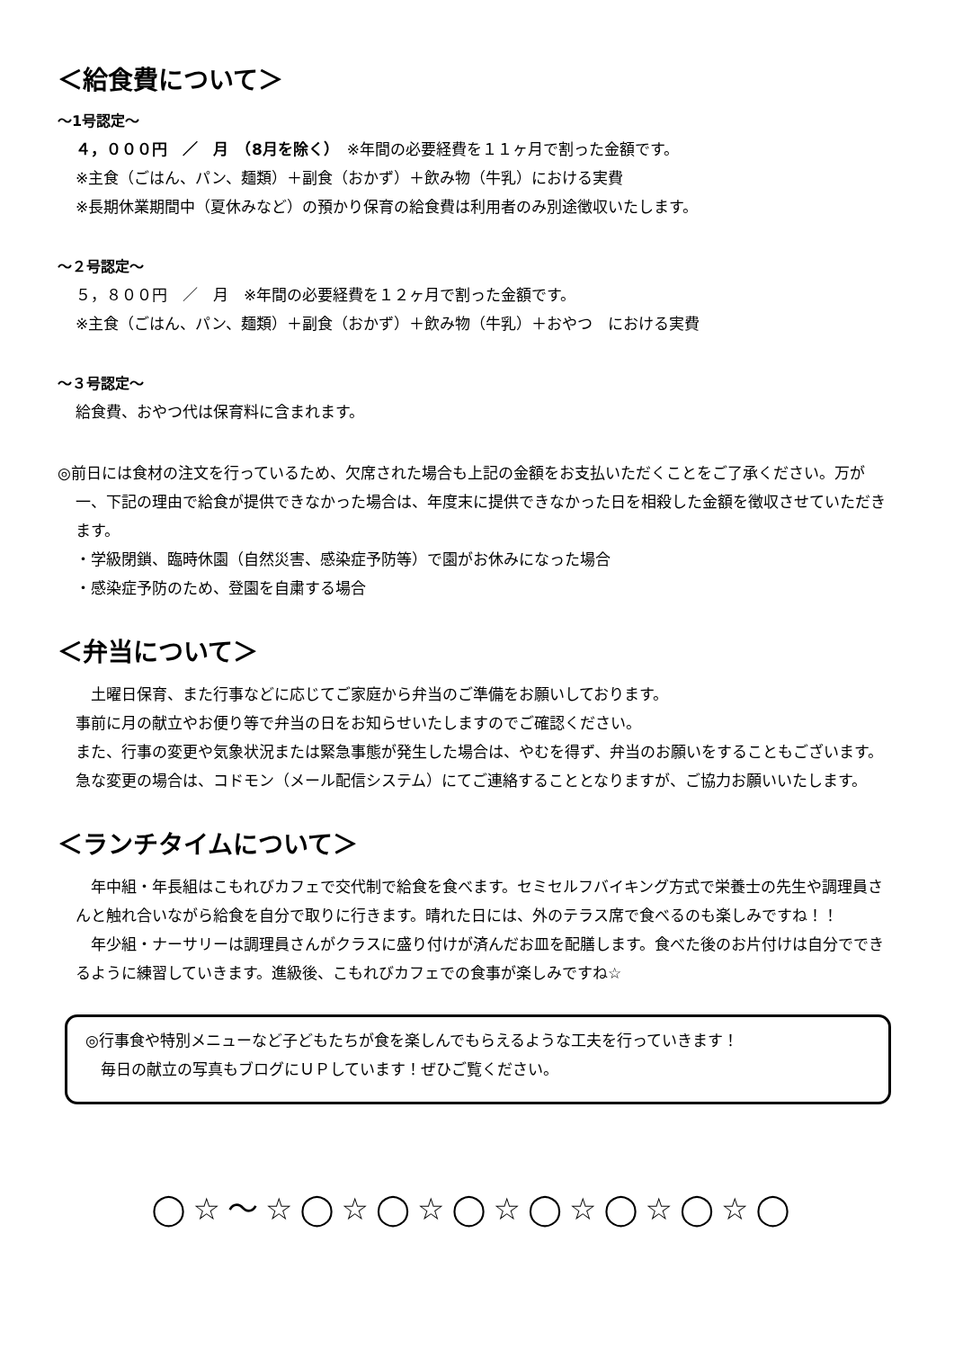＜給食費について＞
～1号認定～
４，０００円　／　月　（8月を除く）　※年間の必要経費を１１ヶ月で割った金額です。
※主食（ごはん、パン、麺類）＋副食（おかず）＋飲み物（牛乳）における実費
※長期休業期間中（夏休みなど）の預かり保育の給食費は利用者のみ別途徴収いたします。
～２号認定～
５，８００円　／　月　※年間の必要経費を１２ヶ月で割った金額です。
※主食（ごはん、パン、麺類）＋副食（おかず）＋飲み物（牛乳）＋おやつ　における実費
～３号認定～
給食費、おやつ代は保育料に含まれます。
◎前日には食材の注文を行っているため、欠席された場合も上記の金額をお支払いただくことをご了承ください。万が一、下記の理由で給食が提供できなかった場合は、年度末に提供できなかった日を相殺した金額を徴収させていただきます。
・学級閉鎖、臨時休園（自然災害、感染症予防等）で園がお休みになった場合
・感染症予防のため、登園を自粛する場合
＜弁当について＞
　土曜日保育、また行事などに応じてご家庭から弁当のご準備をお願いしております。
事前に月の献立やお便り等で弁当の日をお知らせいたしますのでご確認ください。
また、行事の変更や気象状況または緊急事態が発生した場合は、やむを得ず、弁当のお願いをすることもございます。急な変更の場合は、コドモン（メール配信システム）にてご連絡することとなりますが、ご協力お願いいたします。
＜ランチタイムについて＞
　年中組・年長組はこもれびカフェで交代制で給食を食べます。セミセルフバイキング方式で栄養士の先生や調理員さんと触れ合いながら給食を自分で取りに行きます。晴れた日には、外のテラス席で食べるのも楽しみですね！！
　年少組・ナーサリーは調理員さんがクラスに盛り付けが済んだお皿を配膳します。食べた後のお片付けは自分でできるように練習していきます。進級後、こもれびカフェでの食事が楽しみですね☆
◎行事食や特別メニューなど子どもたちが食を楽しんでもらえるような工夫を行っていきます！
　毎日の献立の写真もブログにＵＰしています！ぜひご覧ください。
◯☆〜☆◯☆◯☆◯☆◯☆◯☆◯☆◯